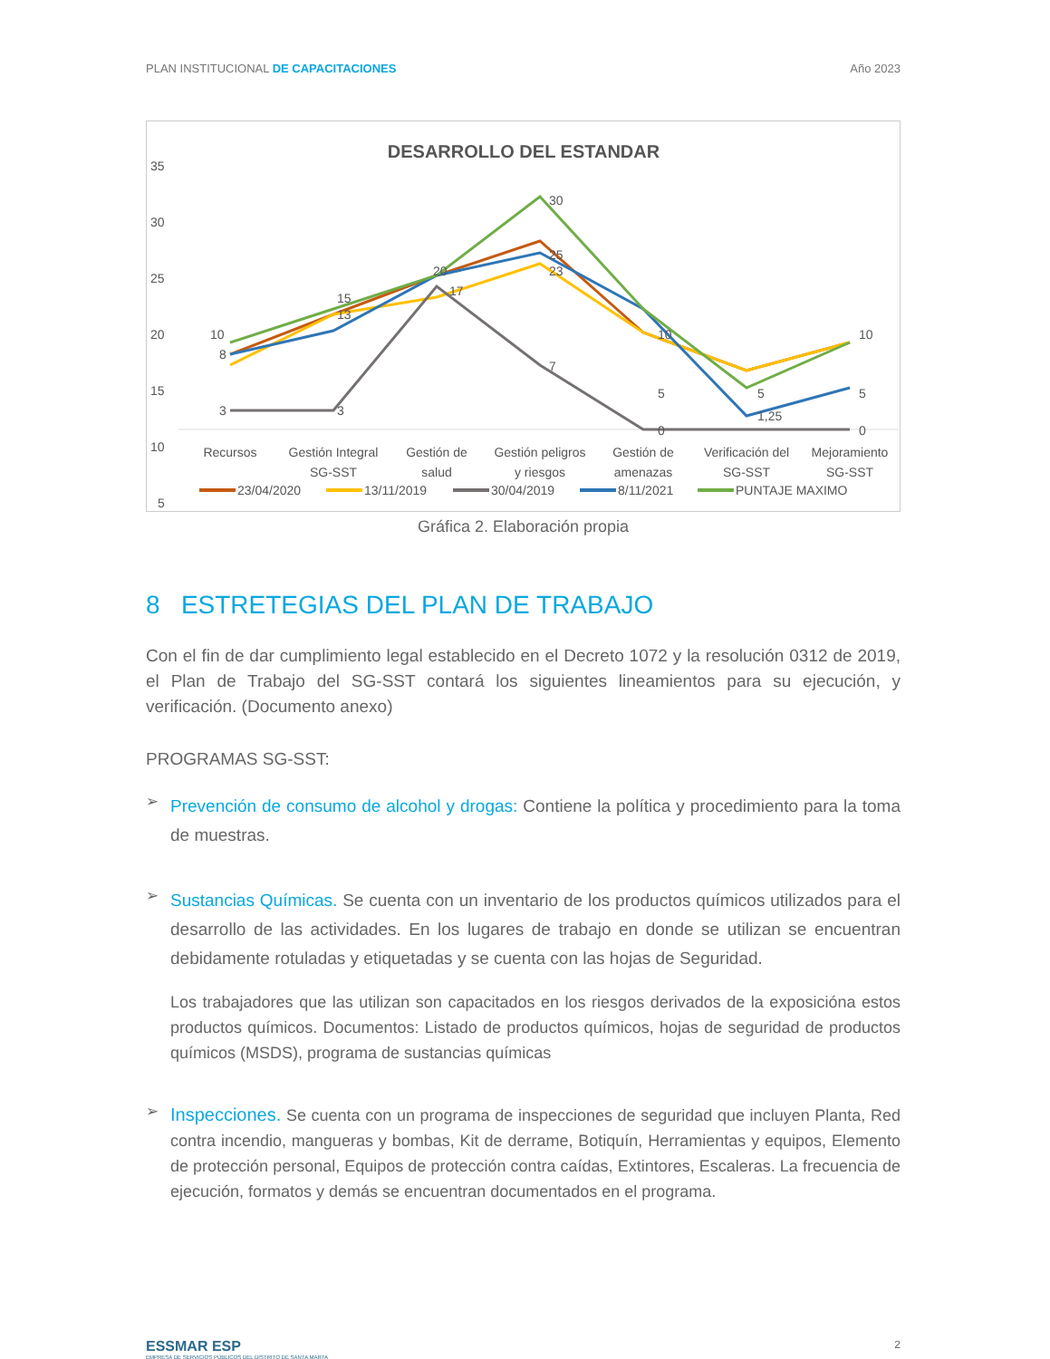PLAN INSTITUCIONAL DE CAPACITACIONES Año 2023
DESARROLLO DEL ESTANDAR
35
30
25
20
15
10
5
10
8
3
15
13
3
20
17
30
25
23
7
10
5
0
5
1,25
10
5
0
Recursos
Gestión Integral
SG-SST
Gestión de
salud
Gestión peligros
y riesgos
Gestión de
amenazas
Verificación del
SG-SST
Mejoramiento
SG-SST
23/04/2020
13/11/2019
30/04/2019
8/11/2021
PUNTAJE MAXIMO
Gráfica 2. Elaboración propia
8 ESTRETEGIAS DEL PLAN DE TRABAJO
Con el fin de dar cumplimiento legal establecido en el Decreto 1072 y la resolución 0312 de 2019, el Plan de Trabajo del SG-SST contará los siguientes lineamientos para su ejecución, y verificación. (Documento anexo)
PROGRAMAS SG-SST:
➢
Prevención de consumo de alcohol y drogas: Contiene la política y procedimiento para la toma de muestras.
➢
Sustancias Químicas. Se cuenta con un inventario de los productos químicos utilizados para el desarrollo de las actividades. En los lugares de trabajo en donde se utilizan se encuentran debidamente rotuladas y etiquetadas y se cuenta con las hojas de Seguridad.
Los trabajadores que las utilizan son capacitados en los riesgos derivados de la exposicióna estos productos químicos. Documentos: Listado de productos químicos, hojas de seguridad de productos químicos (MSDS), programa de sustancias químicas
➢
Inspecciones. Se cuenta con un programa de inspecciones de seguridad que incluyen Planta, Red contra incendio, mangueras y bombas, Kit de derrame, Botiquín, Herramientas y equipos, Elemento de protección personal, Equipos de protección contra caídas, Extintores, Escaleras. La frecuencia de ejecución, formatos y demás se encuentran documentados en el programa.
ESSMAR ESP
EMPRESA DE SERVICIOS PÚBLICOS DEL DISTRITO DE SANTA MARTA
2